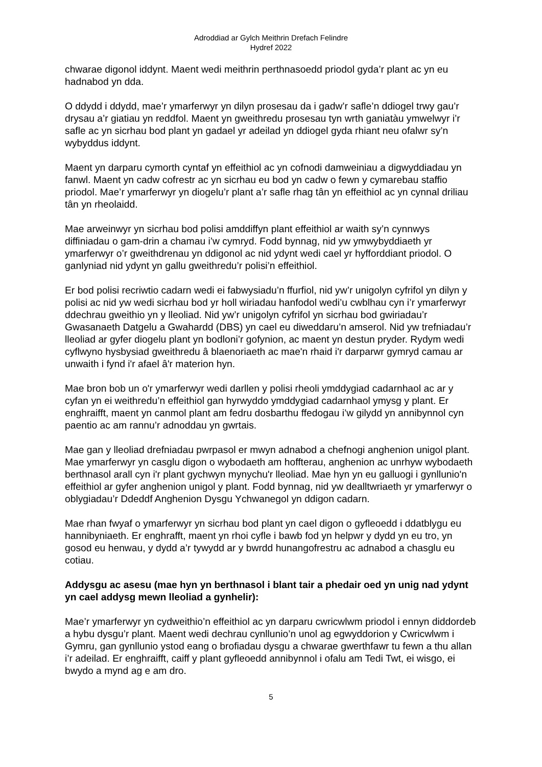Adroddiad ar Gylch Meithrin Drefach Felindre
Hydref 2022
chwarae digonol iddynt. Maent wedi meithrin perthnasoedd priodol gyda’r plant ac yn eu hadnabod yn dda.
O ddydd i ddydd, mae’r ymarferwyr yn dilyn prosesau da i gadw’r safle’n ddiogel trwy gau’r drysau a’r giatiau yn reddfol. Maent yn gweithredu prosesau tyn wrth ganiatàu ymwelwyr i’r safle ac yn sicrhau bod plant yn gadael yr adeilad yn ddiogel gyda rhiant neu ofalwr sy’n wybyddus iddynt.
Maent yn darparu cymorth cyntaf yn effeithiol ac yn cofnodi damweiniau a digwyddiadau yn fanwl. Maent yn cadw cofrestr ac yn sicrhau eu bod yn cadw o fewn y cymarebau staffio priodol. Mae’r ymarferwyr yn diogelu’r plant a’r safle rhag tân yn effeithiol ac yn cynnal driliau tân yn rheolaidd.
Mae arweinwyr yn sicrhau bod polisi amddiffyn plant effeithiol ar waith sy’n cynnwys diffiniadau o gam-drin a chamau i’w cymryd. Fodd bynnag, nid yw ymwybyddiaeth yr ymarferwyr o’r gweithdrenau yn ddigonol ac nid ydynt wedi cael yr hyfforddiant priodol. O ganlyniad nid ydynt yn gallu gweithredu’r polisi’n effeithiol.
Er bod polisi recriwtio cadarn wedi ei fabwysiadu’n ffurfiol, nid yw’r unigolyn cyfrifol yn dilyn y polisi ac nid yw wedi sicrhau bod yr holl wiriadau hanfodol wedi’u cwblhau cyn i’r ymarferwyr ddechrau gweithio yn y lleoliad. Nid yw’r unigolyn cyfrifol yn sicrhau bod gwiriadau’r Gwasanaeth Datgelu a Gwahardd (DBS) yn cael eu diweddaru’n amserol. Nid yw trefniadau’r lleoliad ar gyfer diogelu plant yn bodloni’r gofynion, ac maent yn destun pryder. Rydym wedi cyflwyno hysbysiad gweithredu â blaenoriaeth ac mae'n rhaid i'r darparwr gymryd camau ar unwaith i fynd i'r afael â'r materion hyn.
Mae bron bob un o'r ymarferwyr wedi darllen y polisi rheoli ymddygiad cadarnhaol ac ar y cyfan yn ei weithredu’n effeithiol gan hyrwyddo ymddygiad cadarnhaol ymysg y plant. Er enghraifft, maent yn canmol plant am fedru dosbarthu ffedogau i’w gilydd yn annibynnol cyn paentio ac am rannu’r adnoddau yn gwrtais.
Mae gan y lleoliad drefniadau pwrpasol er mwyn adnabod a chefnogi anghenion unigol plant. Mae ymarferwyr yn casglu digon o wybodaeth am hoffterau, anghenion ac unrhyw wybodaeth berthnasol arall cyn i'r plant gychwyn mynychu'r lleoliad. Mae hyn yn eu galluogi i gynllunio'n effeithiol ar gyfer anghenion unigol y plant. Fodd bynnag, nid yw dealltwriaeth yr ymarferwyr o oblygiadau’r Ddeddf Anghenion Dysgu Ychwanegol yn ddigon cadarn.
Mae rhan fwyaf o ymarferwyr yn sicrhau bod plant yn cael digon o gyfleoedd i ddatblygu eu hannibyniaeth. Er enghrafft, maent yn rhoi cyfle i bawb fod yn helpwr y dydd yn eu tro, yn gosod eu henwau, y dydd a’r tywydd ar y bwrdd hunangofrestru ac adnabod a chasglu eu cotiau.
Addysgu ac asesu (mae hyn yn berthnasol i blant tair a phedair oed yn unig nad ydynt yn cael addysg mewn lleoliad a gynhelir):
Mae’r ymarferwyr yn cydweithio’n effeithiol ac yn darparu cwricwlwm priodol i ennyn diddordeb a hybu dysgu’r plant. Maent wedi dechrau cynllunio’n unol ag egwyddorion y Cwricwlwm i Gymru, gan gynllunio ystod eang o brofiadau dysgu a chwarae gwerthfawr tu fewn a thu allan i’r adeilad. Er enghraifft, caiff y plant gyfleoedd annibynnol i ofalu am Tedi Twt, ei wisgo, ei bwydo a mynd ag e am dro.
5